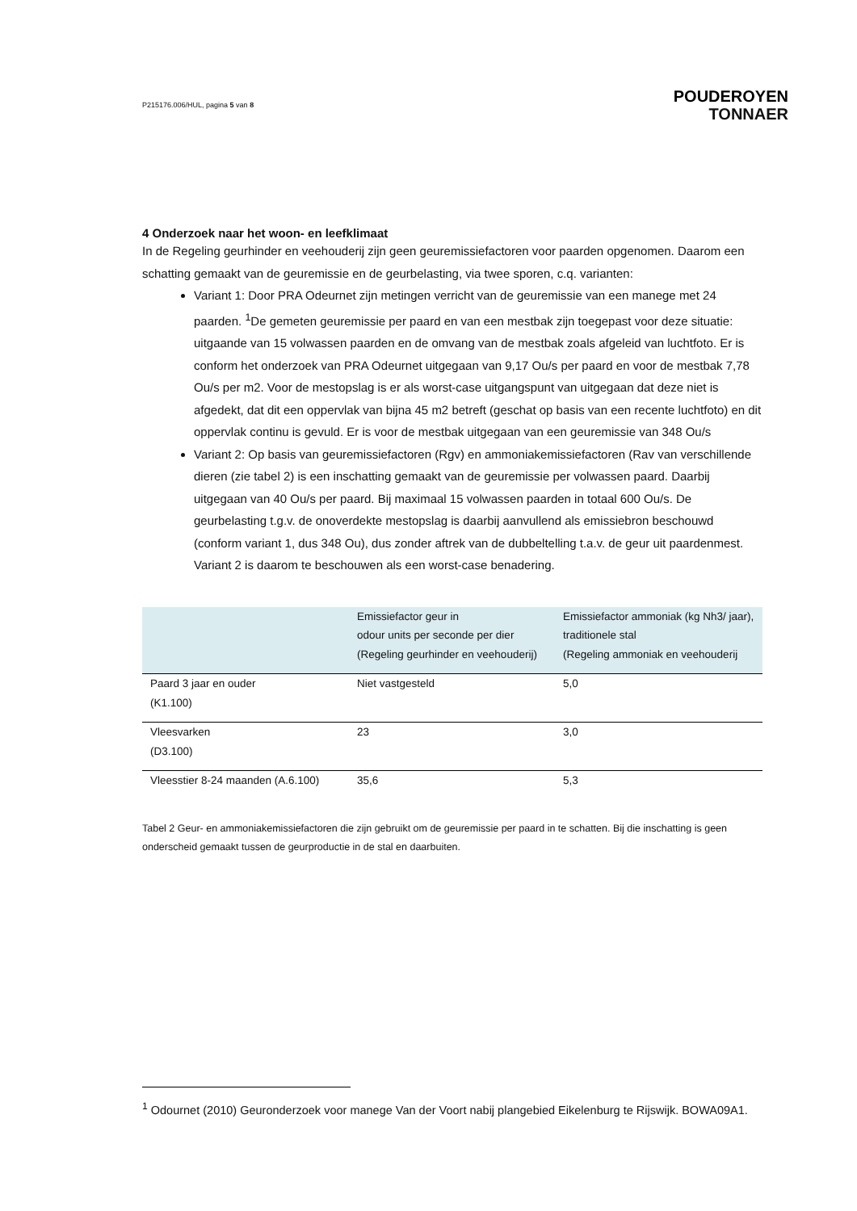P215176.006/HUL, pagina 5 van 8
POUDEROYEN
TONNAER
4 Onderzoek naar het woon- en leefklimaat
In de Regeling geurhinder en veehouderij zijn geen geuremissiefactoren voor paarden opgenomen. Daarom een schatting gemaakt van de geuremissie en de geurbelasting, via twee sporen, c.q. varianten:
Variant 1: Door PRA Odeurnet zijn metingen verricht van de geuremissie van een manege met 24 paarden. <sup>1</sup>De gemeten geuremissie per paard en van een mestbak zijn toegepast voor deze situatie: uitgaande van 15 volwassen paarden en de omvang van de mestbak zoals afgeleid van luchtfoto. Er is conform het onderzoek van PRA Odeurnet uitgegaan van 9,17 Ou/s per paard en voor de mestbak 7,78 Ou/s per m2. Voor de mestopslag is er als worst-case uitgangspunt van uitgegaan dat deze niet is afgedekt, dat dit een oppervlak van bijna 45 m2 betreft (geschat op basis van een recente luchtfoto) en dit oppervlak continu is gevuld. Er is voor de mestbak uitgegaan van een geuremissie van 348 Ou/s
Variant 2: Op basis van geuremissiefactoren (Rgv) en ammoniakemissiefactoren (Rav van verschillende dieren (zie tabel 2) is een inschatting gemaakt van de geuremissie per volwassen paard. Daarbij uitgegaan van 40 Ou/s per paard. Bij maximaal 15 volwassen paarden in totaal 600 Ou/s. De geurbelasting t.g.v. de onoverdekte mestopslag is daarbij aanvullend als emissiebron beschouwd (conform variant 1, dus 348 Ou), dus zonder aftrek van de dubbeltelling t.a.v. de geur uit paardenmest. Variant 2 is daarom te beschouwen als een worst-case benadering.
| | Emissiefactor geur in odour units per seconde per dier (Regeling geurhinder en veehouderij) | Emissiefactor ammoniak (kg Nh3/ jaar), traditionele stal (Regeling ammoniak en veehouderij |
| --- | --- | --- |
| Paard 3 jaar en ouder (K1.100) | Niet vastgesteld | 5,0 |
| Vleesvarken (D3.100) | 23 | 3,0 |
| Vleesstier 8-24 maanden (A.6.100) | 35,6 | 5,3 |
Tabel 2 Geur- en ammoniakemissiefactoren die zijn gebruikt om de geuremissie per paard in te schatten. Bij die inschatting is geen onderscheid gemaakt tussen de geurproductie in de stal en daarbuiten.
<sup>1</sup> Odournet (2010) Geuronderzoek voor manege Van der Voort nabij plangebied Eikelenburg te Rijswijk. BOWA09A1.